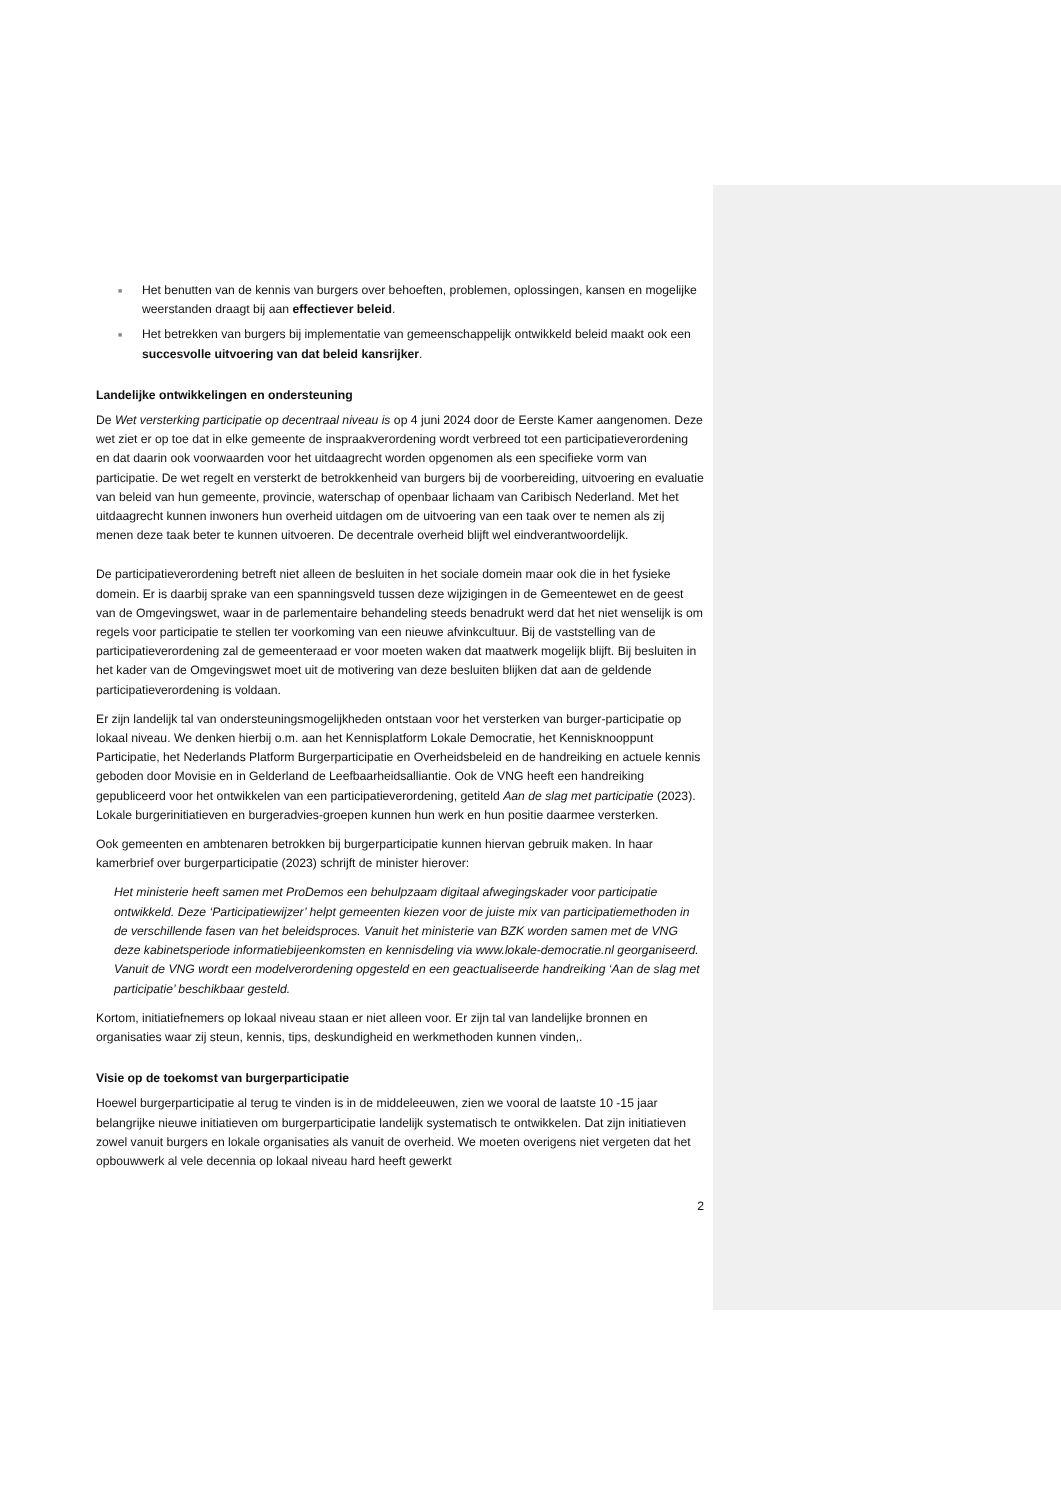■ Het benutten van de kennis van burgers over behoeften, problemen, oplossingen, kansen en mogelijke weerstanden draagt bij aan effectiever beleid.
■ Het betrekken van burgers bij implementatie van gemeenschappelijk ontwikkeld beleid maakt ook een succesvolle uitvoering van dat beleid kansrijker.
Landelijke ontwikkelingen en ondersteuning
De Wet versterking participatie op decentraal niveau is op 4 juni 2024 door de Eerste Kamer aangenomen. Deze wet ziet er op toe dat in elke gemeente de inspraakverordening wordt verbreed tot een participatieverordening en dat daarin ook voorwaarden voor het uitdaagrecht worden opgenomen als een specifieke vorm van participatie. De wet regelt en versterkt de betrokkenheid van burgers bij de voorbereiding, uitvoering en evaluatie van beleid van hun gemeente, provincie, waterschap of openbaar lichaam van Caribisch Nederland. Met het uitdaagrecht kunnen inwoners hun overheid uitdagen om de uitvoering van een taak over te nemen als zij menen deze taak beter te kunnen uitvoeren. De decentrale overheid blijft wel eindverantwoordelijk.
De participatieverordening betreft niet alleen de besluiten in het sociale domein maar ook die in het fysieke domein. Er is daarbij sprake van een spanningsveld tussen deze wijzigingen in de Gemeentewet en de geest van de Omgevingswet, waar in de parlementaire behandeling steeds benadrukt werd dat het niet wenselijk is om regels voor participatie te stellen ter voorkoming van een nieuwe afvinkcultuur. Bij de vaststelling van de participatieverordening zal de gemeenteraad er voor moeten waken dat maatwerk mogelijk blijft. Bij besluiten in het kader van de Omgevingswet moet uit de motivering van deze besluiten blijken dat aan de geldende participatieverordening is voldaan.
Er zijn landelijk tal van ondersteuningsmogelijkheden ontstaan voor het versterken van burger-participatie op lokaal niveau. We denken hierbij o.m. aan het Kennisplatform Lokale Democratie, het Kennisknooppunt Participatie, het Nederlands Platform Burgerparticipatie en Overheidsbeleid en de handreiking en actuele kennis geboden door Movisie en in Gelderland de Leefbaarheidsalliantie. Ook de VNG heeft een handreiking gepubliceerd voor het ontwikkelen van een participatieverordening, getiteld Aan de slag met participatie (2023). Lokale burgerinitiatieven en burgeradvies-groepen kunnen hun werk en hun positie daarmee versterken.
Ook gemeenten en ambtenaren betrokken bij burgerparticipatie kunnen hiervan gebruik maken. In haar kamerbrief over burgerparticipatie (2023) schrijft de minister hierover:
Het ministerie heeft samen met ProDemos een behulpzaam digitaal afwegingskader voor participatie ontwikkeld. Deze ‘Participatiewijzer’ helpt gemeenten kiezen voor de juiste mix van participatiemethoden in de verschillende fasen van het beleidsproces. Vanuit het ministerie van BZK worden samen met de VNG deze kabinetsperiode informatiebijeenkomsten en kennisdeling via www.lokale-democratie.nl georganiseerd. Vanuit de VNG wordt een modelverordening opgesteld en een geactualiseerde handreiking ‘Aan de slag met participatie’ beschikbaar gesteld.
Kortom, initiatiefnemers op lokaal niveau staan er niet alleen voor. Er zijn tal van landelijke bronnen en organisaties waar zij steun, kennis, tips, deskundigheid en werkmethoden kunnen vinden,.
Visie op de toekomst van burgerparticipatie
Hoewel burgerparticipatie al terug te vinden is in de middeleeuwen, zien we vooral de laatste 10 -15 jaar belangrijke nieuwe initiatieven om burgerparticipatie landelijk systematisch te ontwikkelen. Dat zijn initiatieven zowel vanuit burgers en lokale organisaties als vanuit de overheid. We moeten overigens niet vergeten dat het opbouwwerk al vele decennia op lokaal niveau hard heeft gewerkt
2